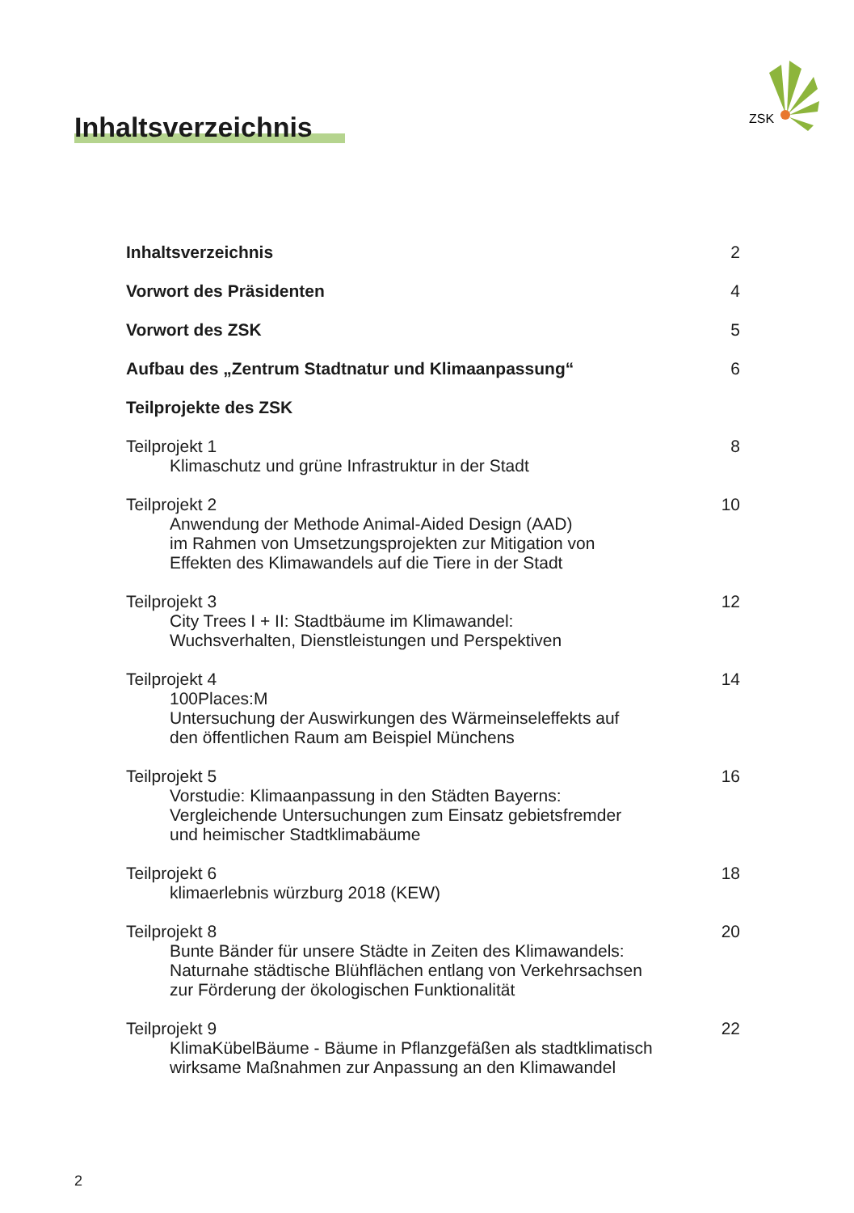ZSK
Inhaltsverzeichnis
Inhaltsverzeichnis 2
Vorwort des Präsidenten 4
Vorwort des ZSK 5
Aufbau des „Zentrum Stadtnatur und Klimaanpassung“6
Teilprojekte des ZSK
Teilprojekt 1
Klimaschutz und grüne Infrastruktur in der Stadt
8
Teilprojekt 2
Anwendung der Methode Animal-Aided Design (AAD)
im Rahmen von Umsetzungsprojekten zur Mitigation von
Effekten des Klimawandels auf die Tiere in der Stadt
10
Teilprojekt 3
City Trees I + II: Stadtbäume im Klimawandel:
Wuchsverhalten, Dienstleistungen und Perspektiven
12
Teilprojekt 4
100Places:M
Untersuchung der Auswirkungen des Wärmeinseleffekts auf
den öffentlichen Raum am Beispiel Münchens
14
Teilprojekt 5
Vorstudie: Klimaanpassung in den Städten Bayerns:
Vergleichende Untersuchungen zum Einsatz gebietsfremder
und heimischer Stadtklimabäume
16
Teilprojekt 6
klimaerlebnis würzburg 2018 (KEW)
18
Teilprojekt 8
Bunte Bänder für unsere Städte in Zeiten des Klimawandels:
Naturnahe städtische Blühflächen entlang von Verkehrsachsen
zur Förderung der ökologischen Funktionalität
20
Teilprojekt 9
KlimaKübelBäume - Bäume in Pflanzgefäßen als stadtklimatisch
wirksame Maßnahmen zur Anpassung an den Klimawandel
22
2